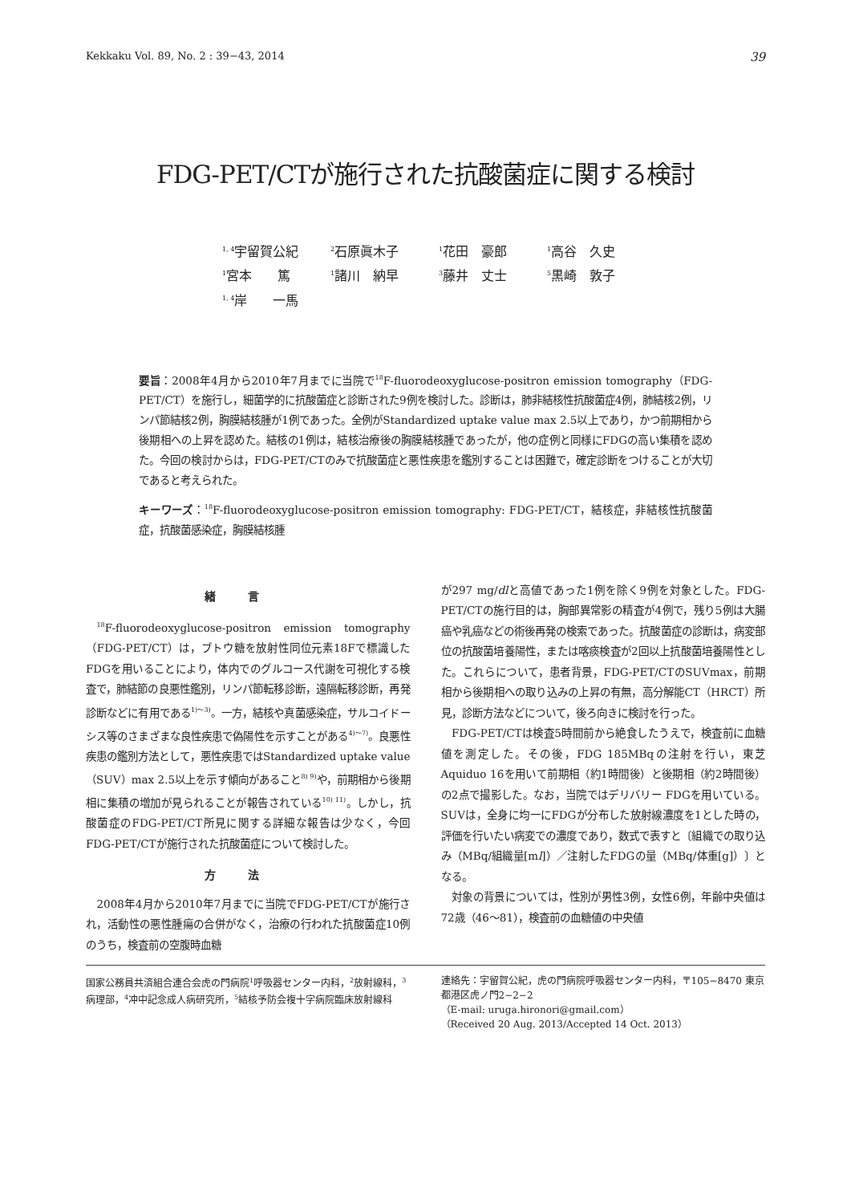Kekkaku Vol. 89, No. 2 : 39−43, 2014 39
FDG-PET/CTが施行された抗酸菌症に関する検討
<sup>1, 4</sup>宇留賀公紀 <sup>2</sup>石原眞木子 <sup>1</sup>花田　豪郎 <sup>1</sup>高谷　久史
<sup>1</sup> 宮本　　篤 <sup>1</sup>諸川　納早 <sup>3</sup>藤井　丈士 <sup>5</sup>黒崎　敦子
<sup>1, 4</sup>岸　　一馬
要旨：2008年4月から2010年7月までに当院で<sup>18</sup>F-fluorodeoxyglucose-positron emission tomography（FDG-PET/CT）を施行し，細菌学的に抗酸菌症と診断された9例を検討した。診断は，肺非結核性抗酸菌症4例，肺結核2例，リンパ節結核2例，胸膜結核腫が1例であった。全例がStandardized uptake value max 2.5以上であり，かつ前期相から後期相への上昇を認めた。結核の1例は，結核治療後の胸膜結核腫であったが，他の症例と同様にFDGの高い集積を認めた。今回の検討からは，FDG-PET/CTのみで抗酸菌症と悪性疾患を鑑別することは困難で，確定診断をつけることが大切であると考えられた。
キーワーズ：<sup>18</sup>F-fluorodeoxyglucose-positron emission tomography: FDG-PET/CT，結核症，非結核性抗酸菌症，抗酸菌感染症，胸膜結核腫
緒言
<sup>18</sup>F-fluorodeoxyglucose-positron emission tomography（FDG-PET/CT）は，ブトウ糖を放射性同位元素18Fで標識したFDGを用いることにより，体内でのグルコース代謝を可視化する検査で，肺結節の良悪性鑑別，リンパ節転移診断，遠隔転移診断，再発診断などに有用である<sup>1)～3)</sup>。一方，結核や真菌感染症，サルコイドーシス等のさまざまな良性疾患で偽陽性を示すことがある<sup>4)～7)</sup>。良悪性疾患の鑑別方法として，悪性疾患ではStandardized uptake value（SUV）max 2.5以上を示す傾向があること<sup>8) 9)</sup>や，前期相から後期相に集積の増加が見られることが報告されている<sup>10) 11)</sup>。しかし，抗酸菌症のFDG-PET/CT所見に関する詳細な報告は少なく，今回FDG-PET/CTが施行された抗酸菌症について検討した。
方法
2008年4月から2010年7月までに当院でFDG-PET/CTが施行され，活動性の悪性腫瘍の合併がなく，治療の行われた抗酸菌症10例のうち，検査前の空腹時血糖
が297 mg/dlと高値であった1例を除く9例を対象とした。FDG-PET/CTの施行目的は，胸部異常影の精査が4例で，残り5例は大腸癌や乳癌などの術後再発の検索であった。抗酸菌症の診断は，病変部位の抗酸菌培養陽性，または喀痰検査が2回以上抗酸菌培養陽性とした。これらについて，患者背景，FDG-PET/CTのSUVmax，前期相から後期相への取り込みの上昇の有無，高分解能CT（HRCT）所見，診断方法などについて，後ろ向きに検討を行った。
FDG-PET/CTは検査5時間前から絶食したうえで，検査前に血糖値を測定した。その後，FDG 185MBqの注射を行い，東芝Aquiduo 16を用いて前期相（約1時間後）と後期相（約2時間後）の2点で撮影した。なお，当院ではデリバリー FDGを用いている。SUVは，全身に均一にFDGが分布した放射線濃度を1とした時の，評価を行いたい病変での濃度であり，数式で表すと〔組織での取り込み（MBq/組織量[ml]）／注射したFDGの量（MBq/体重[g]）〕となる。
対象の背景については，性別が男性3例，女性6例，年齢中央値は72歳（46～81），検査前の血糖値の中央値
国家公務員共済組合連合会虎の門病院<sup>1</sup>呼吸器センター内科，<sup>2</sup>放射線科，<sup>3</sup>病理部，<sup>4</sup>冲中記念成人病研究所，<sup>5</sup>結核予防会複十字病院臨床放射線科
連絡先：宇留賀公紀，虎の門病院呼吸器センター内科，〒105−8470 東京都港区虎ノ門2−2−2
（E-mail: uruga.hironori@gmail.com）
（Received 20 Aug. 2013/Accepted 14 Oct. 2013）